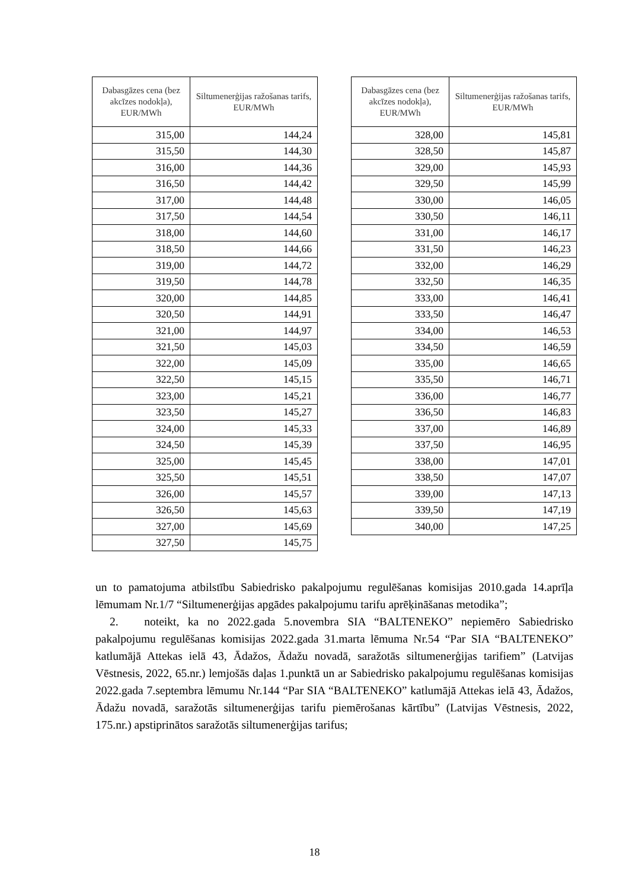| Dabasgāzes cena (bez akcīzes nodokļa), EUR/MWh | Siltumenerģijas ražošanas tarifs, EUR/MWh |
| --- | --- |
| 315,00 | 144,24 |
| 315,50 | 144,30 |
| 316,00 | 144,36 |
| 316,50 | 144,42 |
| 317,00 | 144,48 |
| 317,50 | 144,54 |
| 318,00 | 144,60 |
| 318,50 | 144,66 |
| 319,00 | 144,72 |
| 319,50 | 144,78 |
| 320,00 | 144,85 |
| 320,50 | 144,91 |
| 321,00 | 144,97 |
| 321,50 | 145,03 |
| 322,00 | 145,09 |
| 322,50 | 145,15 |
| 323,00 | 145,21 |
| 323,50 | 145,27 |
| 324,00 | 145,33 |
| 324,50 | 145,39 |
| 325,00 | 145,45 |
| 325,50 | 145,51 |
| 326,00 | 145,57 |
| 326,50 | 145,63 |
| 327,00 | 145,69 |
| 327,50 | 145,75 |
| Dabasgāzes cena (bez akcīzes nodokļa), EUR/MWh | Siltumenerģijas ražošanas tarifs, EUR/MWh |
| --- | --- |
| 328,00 | 145,81 |
| 328,50 | 145,87 |
| 329,00 | 145,93 |
| 329,50 | 145,99 |
| 330,00 | 146,05 |
| 330,50 | 146,11 |
| 331,00 | 146,17 |
| 331,50 | 146,23 |
| 332,00 | 146,29 |
| 332,50 | 146,35 |
| 333,00 | 146,41 |
| 333,50 | 146,47 |
| 334,00 | 146,53 |
| 334,50 | 146,59 |
| 335,00 | 146,65 |
| 335,50 | 146,71 |
| 336,00 | 146,77 |
| 336,50 | 146,83 |
| 337,00 | 146,89 |
| 337,50 | 146,95 |
| 338,00 | 147,01 |
| 338,50 | 147,07 |
| 339,00 | 147,13 |
| 339,50 | 147,19 |
| 340,00 | 147,25 |
un to pamatojuma atbilstību Sabiedrisko pakalpojumu regulēšanas komisijas 2010.gada 14.aprīļa lēmumam Nr.1/7 “Siltumenerģijas apgādes pakalpojumu tarifu aprēķināšanas metodika”;
2. noteikt, ka no 2022.gada 5.novembra SIA “BALTENEKO” nepiemēro Sabiedrisko pakalpojumu regulēšanas komisijas 2022.gada 31.marta lēmuma Nr.54 “Par SIA “BALTENEKO” katlumājā Attekas ielā 43, Ādažos, Ādažu novadā, saražotās siltumenerģijas tarifiem” (Latvijas Vēstnesis, 2022, 65.nr.) lemjošās daļas 1.punktā un ar Sabiedrisko pakalpojumu regulēšanas komisijas 2022.gada 7.septembra lēmumu Nr.144 “Par SIA “BALTENEKO” katlumājā Attekas ielā 43, Ādažos, Ādažu novadā, saražotās siltumenerģijas tarifu piemērošanas kārtību” (Latvijas Vēstnesis, 2022, 175.nr.) apstiprinātos saražotās siltumenerģijas tarifus;
18